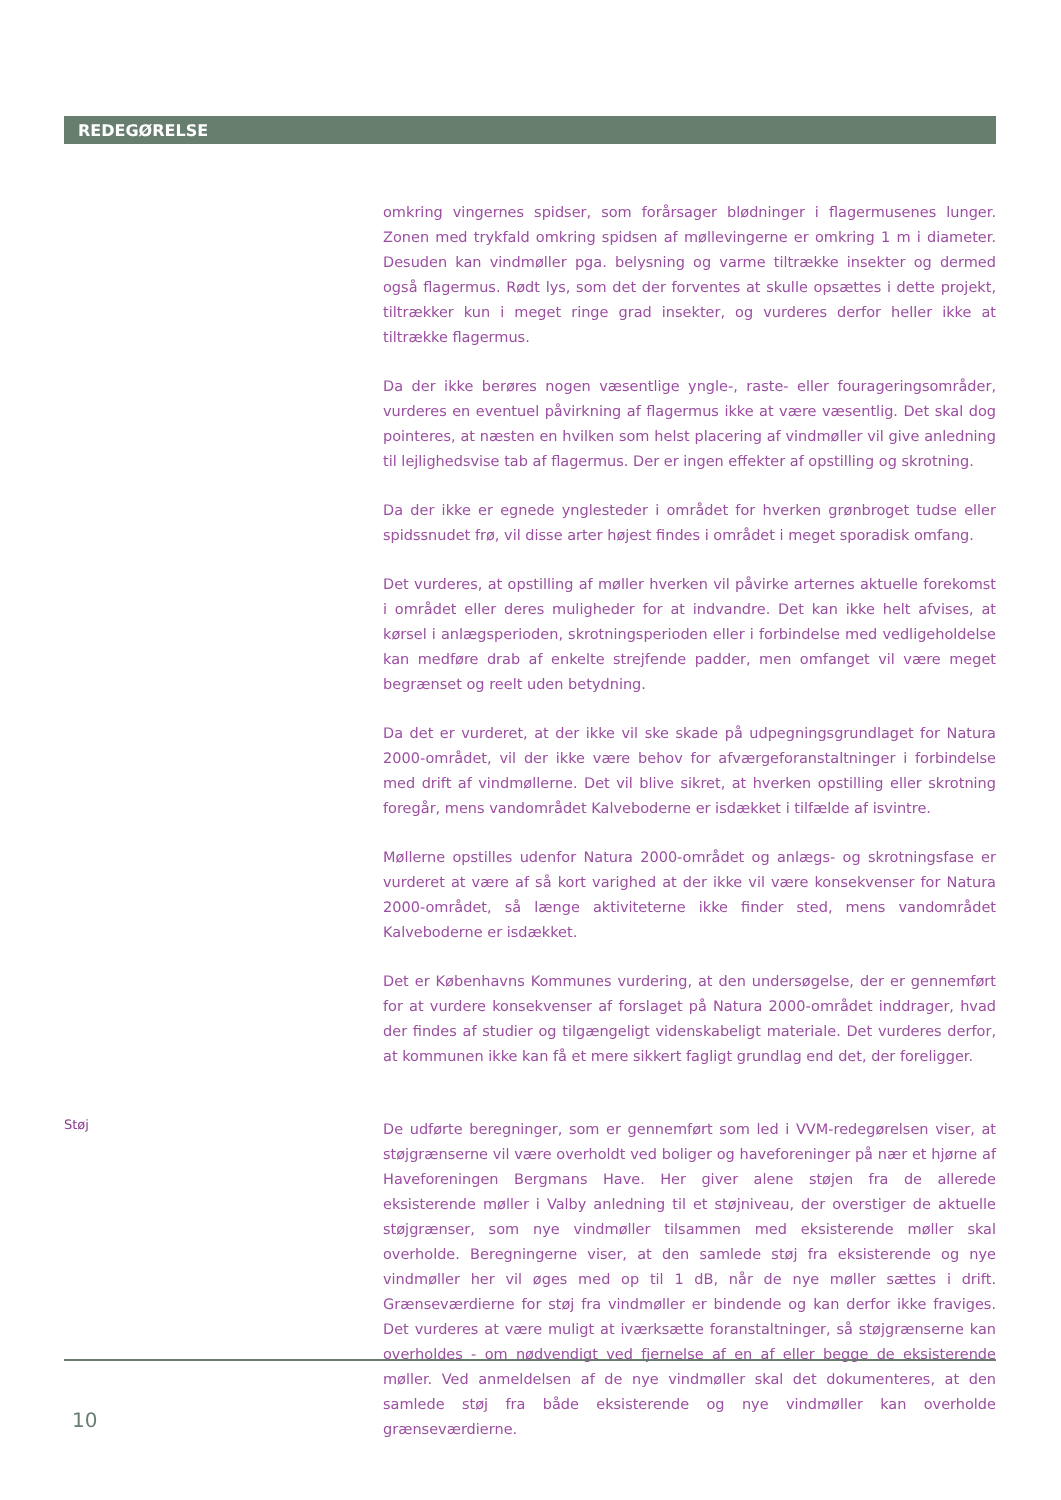REDEGØRELSE
omkring vingernes spidser, som forårsager blødninger i flagermusenes lunger. Zonen med trykfald omkring spidsen af møllevingerne er omkring 1 m i diameter. Desuden kan vindmøller pga. belysning og varme tiltrække insekter og dermed også flagermus. Rødt lys, som det der forventes at skulle opsættes i dette projekt, tiltrækker kun i meget ringe grad insekter, og vurderes derfor heller ikke at tiltrække flagermus.
Da der ikke berøres nogen væsentlige yngle-, raste- eller fourageringsområder, vurderes en eventuel påvirkning af flagermus ikke at være væsentlig. Det skal dog pointeres, at næsten en hvilken som helst placering af vindmøller vil give anledning til lejlighedsvise tab af flagermus. Der er ingen effekter af opstilling og skrotning.
Da der ikke er egnede ynglesteder i området for hverken grønbroget tudse eller spidssnudet frø, vil disse arter højest findes i området i meget sporadisk omfang.
Det vurderes, at opstilling af møller hverken vil påvirke arternes aktuelle forekomst i området eller deres muligheder for at indvandre. Det kan ikke helt afvises, at kørsel i anlægsperioden, skrotningsperioden eller i forbindelse med vedligeholdelse kan medføre drab af enkelte strejfende padder, men omfanget vil være meget begrænset og reelt uden betydning.
Da det er vurderet, at der ikke vil ske skade på udpegningsgrundlaget for Natura 2000-området, vil der ikke være behov for afværgeforanstaltninger i forbindelse med drift af vindmøllerne. Det vil blive sikret, at hverken opstilling eller skrotning foregår, mens vandområdet Kalveboderne er isdækket i tilfælde af isvintre.
Møllerne opstilles udenfor Natura 2000-området og anlægs- og skrotningsfase er vurderet at være af så kort varighed at der ikke vil være konsekvenser for Natura 2000-området, så længe aktiviteterne ikke finder sted, mens vandområdet Kalveboderne er isdækket.
Det er Københavns Kommunes vurdering, at den undersøgelse, der er gennemført for at vurdere konsekvenser af forslaget på Natura 2000-området inddrager, hvad der findes af studier og tilgængeligt videnskabeligt materiale. Det vurderes derfor, at kommunen ikke kan få et mere sikkert fagligt grundlag end det, der foreligger.
Støj
De udførte beregninger, som er gennemført som led i VVM-redegørelsen viser, at støjgrænserne vil være overholdt ved boliger og haveforeninger på nær et hjørne af Haveforeningen Bergmans Have. Her giver alene støjen fra de allerede eksisterende møller i Valby anledning til et støjniveau, der overstiger de aktuelle støjgrænser, som nye vindmøller tilsammen med eksisterende møller skal overholde. Beregningerne viser, at den samlede støj fra eksisterende og nye vindmøller her vil øges med op til 1 dB, når de nye møller sættes i drift. Grænseværdierne for støj fra vindmøller er bindende og kan derfor ikke fraviges. Det vurderes at være muligt at iværksætte foranstaltninger, så støjgrænserne kan overholdes - om nødvendigt ved fjernelse af en af eller begge de eksisterende møller. Ved anmeldelsen af de nye vindmøller skal det dokumenteres, at den samlede støj fra både eksisterende og nye vindmøller kan overholde grænseværdierne.
10